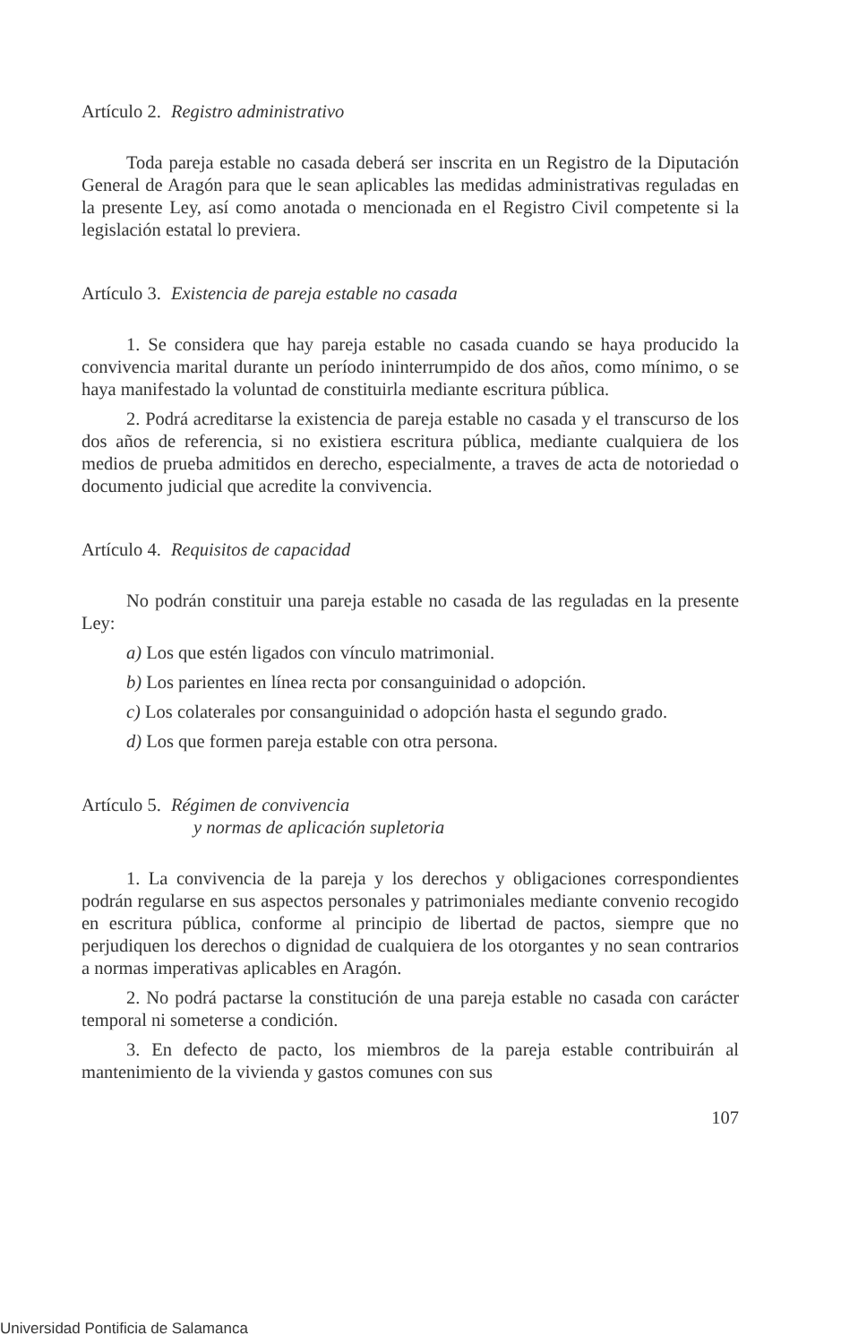Artículo 2. Registro administrativo
Toda pareja estable no casada deberá ser inscrita en un Registro de la Diputación General de Aragón para que le sean aplicables las medidas administrativas reguladas en la presente Ley, así como anotada o mencionada en el Registro Civil competente si la legislación estatal lo previera.
Artículo 3. Existencia de pareja estable no casada
1. Se considera que hay pareja estable no casada cuando se haya producido la convivencia marital durante un período ininterrumpido de dos años, como mínimo, o se haya manifestado la voluntad de constituirla mediante escritura pública.
2. Podrá acreditarse la existencia de pareja estable no casada y el transcurso de los dos años de referencia, si no existiera escritura pública, mediante cualquiera de los medios de prueba admitidos en derecho, especialmente, a traves de acta de notoriedad o documento judicial que acredite la convivencia.
Artículo 4. Requisitos de capacidad
No podrán constituir una pareja estable no casada de las reguladas en la presente Ley:
a) Los que estén ligados con vínculo matrimonial.
b) Los parientes en línea recta por consanguinidad o adopción.
c) Los colaterales por consanguinidad o adopción hasta el segundo grado.
d) Los que formen pareja estable con otra persona.
Artículo 5. Régimen de convivencia
y normas de aplicación supletoria
1. La convivencia de la pareja y los derechos y obligaciones correspondientes podrán regularse en sus aspectos personales y patrimoniales mediante convenio recogido en escritura pública, conforme al principio de libertad de pactos, siempre que no perjudiquen los derechos o dignidad de cualquiera de los otorgantes y no sean contrarios a normas imperativas aplicables en Aragón.
2. No podrá pactarse la constitución de una pareja estable no casada con carácter temporal ni someterse a condición.
3. En defecto de pacto, los miembros de la pareja estable contribuirán al mantenimiento de la vivienda y gastos comunes con sus
107
Universidad Pontificia de Salamanca